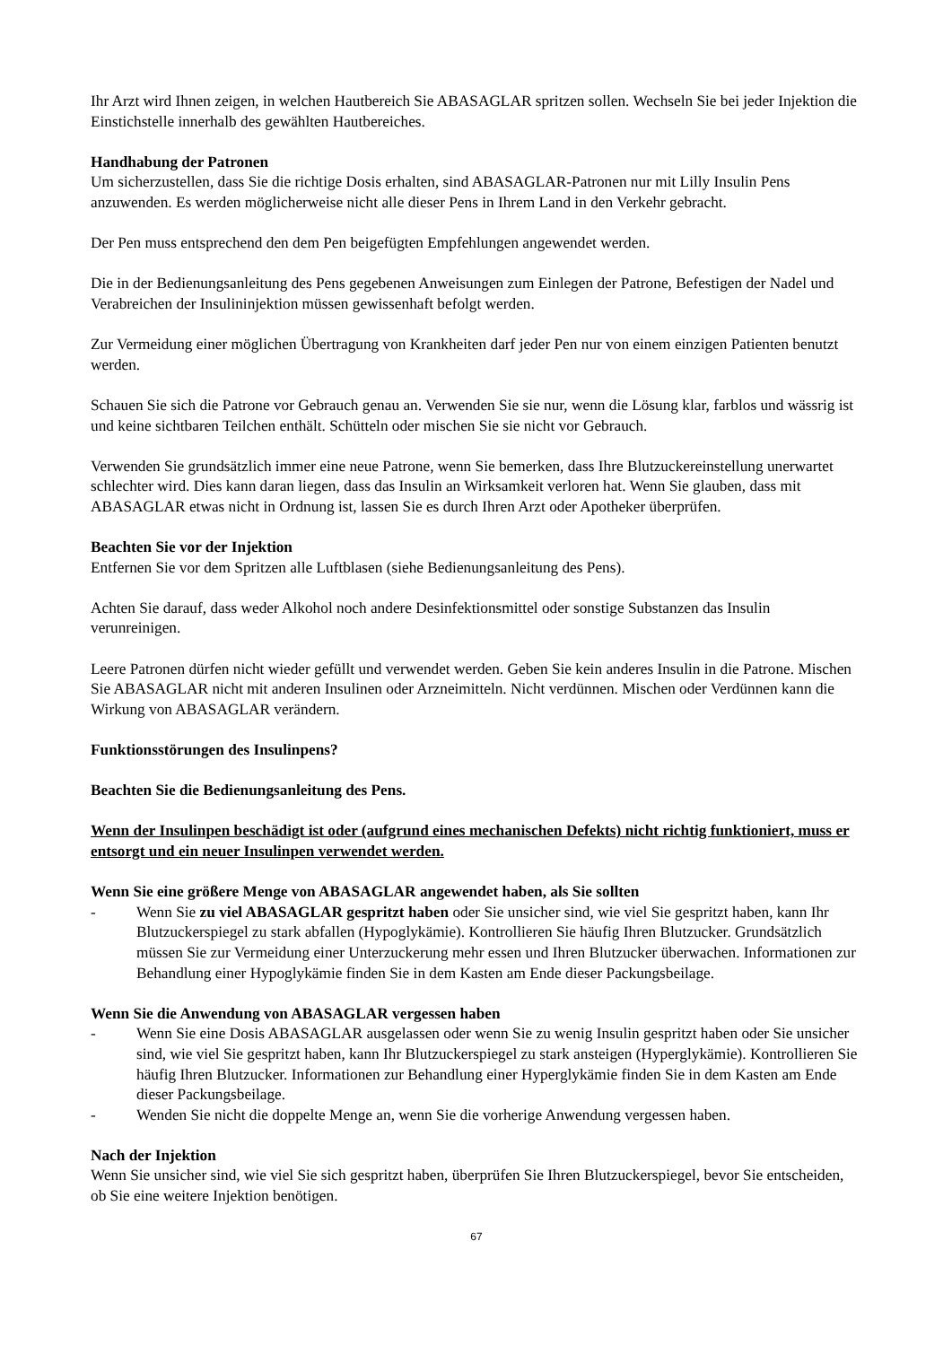Ihr Arzt wird Ihnen zeigen, in welchen Hautbereich Sie ABASAGLAR spritzen sollen. Wechseln Sie bei jeder Injektion die Einstichstelle innerhalb des gewählten Hautbereiches.
Handhabung der Patronen
Um sicherzustellen, dass Sie die richtige Dosis erhalten, sind ABASAGLAR-Patronen nur mit Lilly Insulin Pens anzuwenden. Es werden möglicherweise nicht alle dieser Pens in Ihrem Land in den Verkehr gebracht.
Der Pen muss entsprechend den dem Pen beigefügten Empfehlungen angewendet werden.
Die in der Bedienungsanleitung des Pens gegebenen Anweisungen zum Einlegen der Patrone, Befestigen der Nadel und Verabreichen der Insulininjektion müssen gewissenhaft befolgt werden.
Zur Vermeidung einer möglichen Übertragung von Krankheiten darf jeder Pen nur von einem einzigen Patienten benutzt werden.
Schauen Sie sich die Patrone vor Gebrauch genau an. Verwenden Sie sie nur, wenn die Lösung klar, farblos und wässrig ist und keine sichtbaren Teilchen enthält. Schütteln oder mischen Sie sie nicht vor Gebrauch.
Verwenden Sie grundsätzlich immer eine neue Patrone, wenn Sie bemerken, dass Ihre Blutzuckereinstellung unerwartet schlechter wird. Dies kann daran liegen, dass das Insulin an Wirksamkeit verloren hat. Wenn Sie glauben, dass mit ABASAGLAR etwas nicht in Ordnung ist, lassen Sie es durch Ihren Arzt oder Apotheker überprüfen.
Beachten Sie vor der Injektion
Entfernen Sie vor dem Spritzen alle Luftblasen (siehe Bedienungsanleitung des Pens).
Achten Sie darauf, dass weder Alkohol noch andere Desinfektionsmittel oder sonstige Substanzen das Insulin verunreinigen.
Leere Patronen dürfen nicht wieder gefüllt und verwendet werden. Geben Sie kein anderes Insulin in die Patrone. Mischen Sie ABASAGLAR nicht mit anderen Insulinen oder Arzneimitteln. Nicht verdünnen. Mischen oder Verdünnen kann die Wirkung von ABASAGLAR verändern.
Funktionsstörungen des Insulinpens?
Beachten Sie die Bedienungsanleitung des Pens.
Wenn der Insulinpen beschädigt ist oder (aufgrund eines mechanischen Defekts) nicht richtig funktioniert, muss er entsorgt und ein neuer Insulinpen verwendet werden.
Wenn Sie eine größere Menge von ABASAGLAR angewendet haben, als Sie sollten
- Wenn Sie zu viel ABASAGLAR gespritzt haben oder Sie unsicher sind, wie viel Sie gespritzt haben, kann Ihr Blutzuckerspiegel zu stark abfallen (Hypoglykämie). Kontrollieren Sie häufig Ihren Blutzucker. Grundsätzlich müssen Sie zur Vermeidung einer Unterzuckerung mehr essen und Ihren Blutzucker überwachen. Informationen zur Behandlung einer Hypoglykämie finden Sie in dem Kasten am Ende dieser Packungsbeilage.
Wenn Sie die Anwendung von ABASAGLAR vergessen haben
- Wenn Sie eine Dosis ABASAGLAR ausgelassen oder wenn Sie zu wenig Insulin gespritzt haben oder Sie unsicher sind, wie viel Sie gespritzt haben, kann Ihr Blutzuckerspiegel zu stark ansteigen (Hyperglykämie). Kontrollieren Sie häufig Ihren Blutzucker. Informationen zur Behandlung einer Hyperglykämie finden Sie in dem Kasten am Ende dieser Packungsbeilage.
- Wenden Sie nicht die doppelte Menge an, wenn Sie die vorherige Anwendung vergessen haben.
Nach der Injektion
Wenn Sie unsicher sind, wie viel Sie sich gespritzt haben, überprüfen Sie Ihren Blutzuckerspiegel, bevor Sie entscheiden, ob Sie eine weitere Injektion benötigen.
67